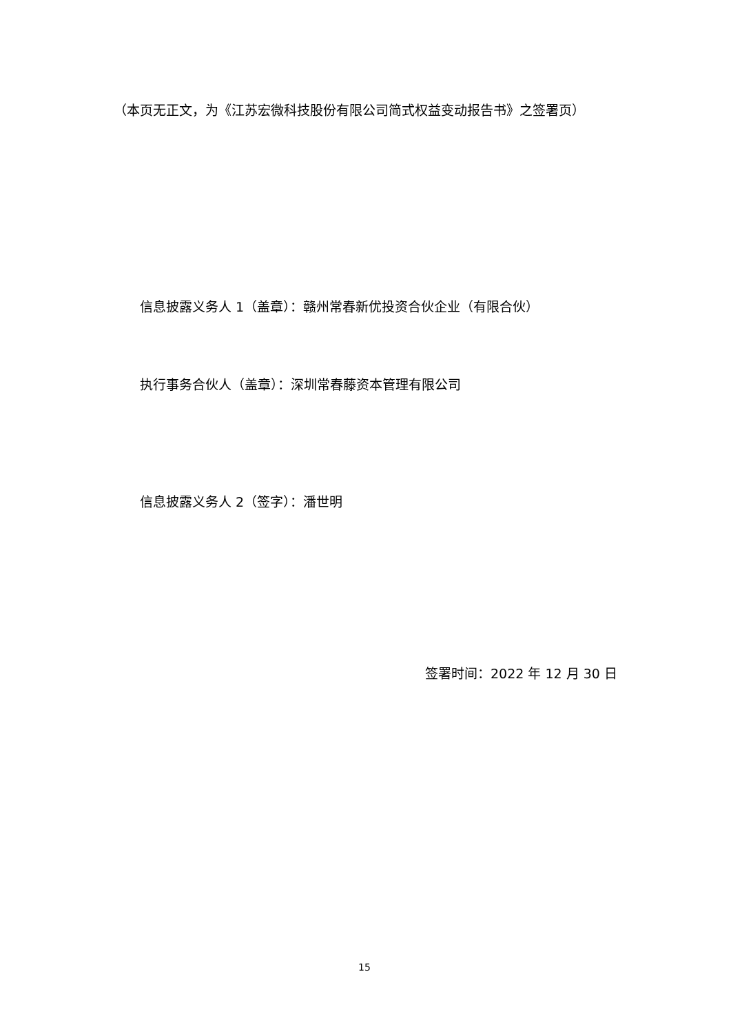（本页无正文，为《江苏宏微科技股份有限公司简式权益变动报告书》之签署页）
信息披露义务人 1（盖章）：赣州常春新优投资合伙企业（有限合伙）
执行事务合伙人（盖章）：深圳常春藤资本管理有限公司
信息披露义务人 2（签字）：潘世明
签署时间：2022 年 12 月 30 日
15